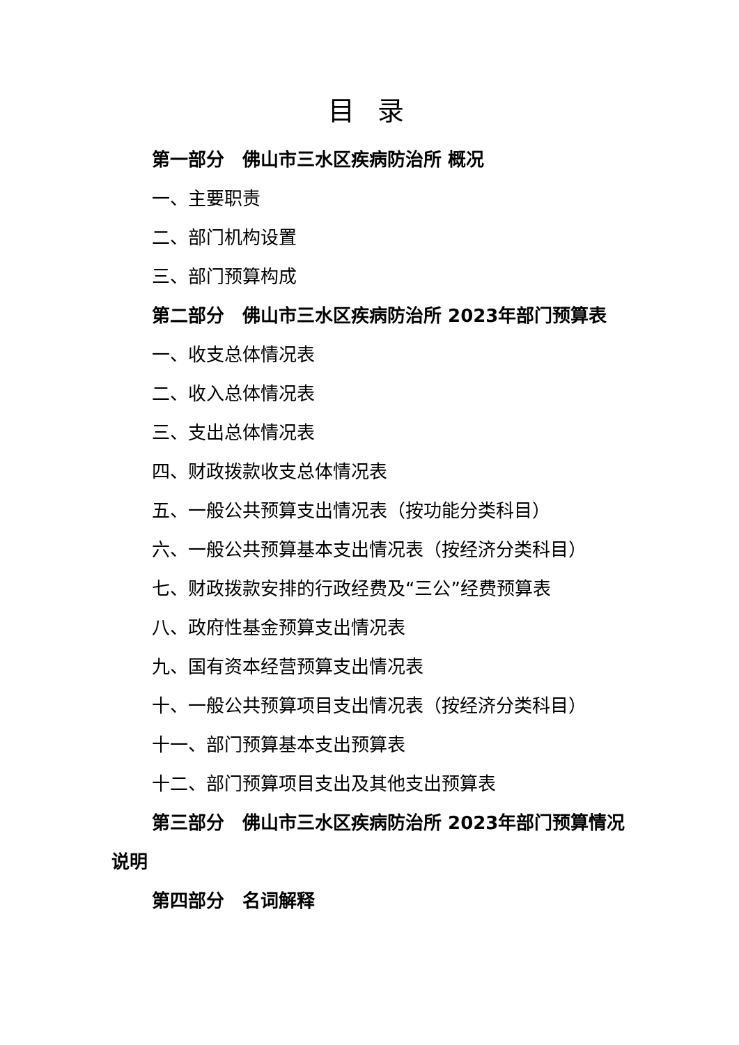目 录
第一部分　佛山市三水区疾病防治所 概况
一、主要职责
二、部门机构设置
三、部门预算构成
第二部分　佛山市三水区疾病防治所 2023年部门预算表
一、收支总体情况表
二、收入总体情况表
三、支出总体情况表
四、财政拨款收支总体情况表
五、一般公共预算支出情况表（按功能分类科目）
六、一般公共预算基本支出情况表（按经济分类科目）
七、财政拨款安排的行政经费及“三公”经费预算表
八、政府性基金预算支出情况表
九、国有资本经营预算支出情况表
十、一般公共预算项目支出情况表（按经济分类科目）
十一、部门预算基本支出预算表
十二、部门预算项目支出及其他支出预算表
第三部分　佛山市三水区疾病防治所 2023年部门预算情况说明
第四部分　名词解释